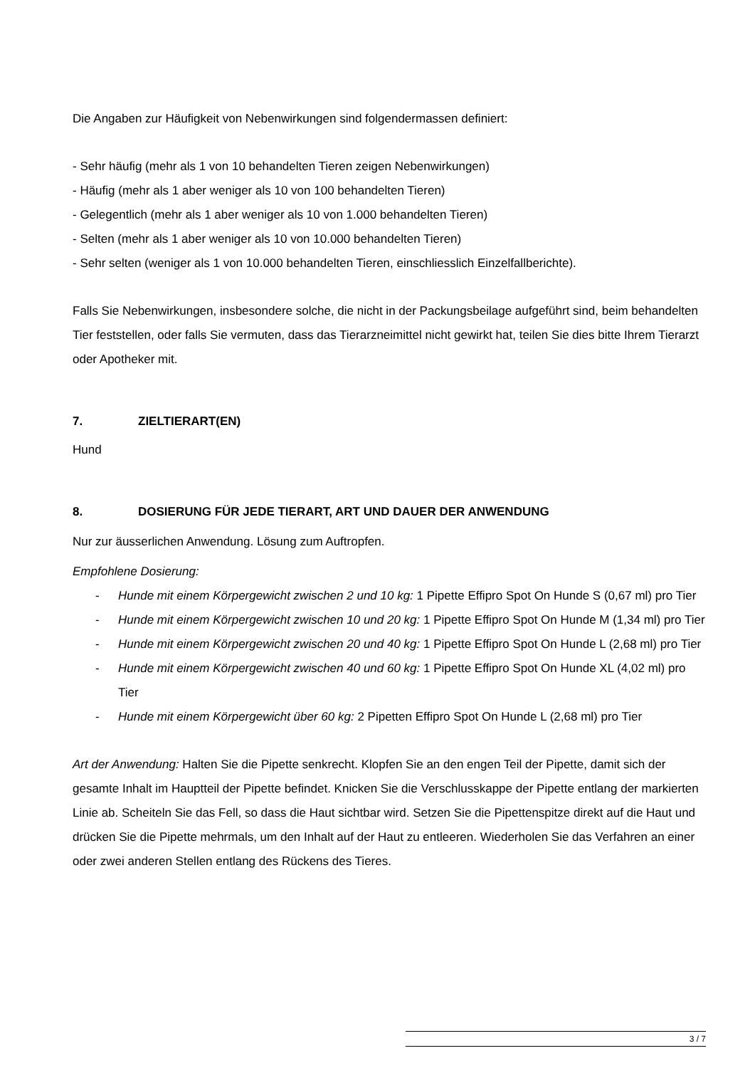Die Angaben zur Häufigkeit von Nebenwirkungen sind folgendermassen definiert:
- Sehr häufig (mehr als 1 von 10 behandelten Tieren zeigen Nebenwirkungen)
- Häufig (mehr als 1 aber weniger als 10 von 100 behandelten Tieren)
- Gelegentlich (mehr als 1 aber weniger als 10 von 1.000 behandelten Tieren)
- Selten (mehr als 1 aber weniger als 10 von 10.000 behandelten Tieren)
- Sehr selten (weniger als 1 von 10.000 behandelten Tieren, einschliesslich Einzelfallberichte).
Falls Sie Nebenwirkungen, insbesondere solche, die nicht in der Packungsbeilage aufgeführt sind, beim behandelten Tier feststellen, oder falls Sie vermuten, dass das Tierarzneimittel nicht gewirkt hat, teilen Sie dies bitte Ihrem Tierarzt oder Apotheker mit.
7. ZIELTIERART(EN)
Hund
8. DOSIERUNG FÜR JEDE TIERART, ART UND DAUER DER ANWENDUNG
Nur zur äusserlichen Anwendung. Lösung zum Auftropfen.
Empfohlene Dosierung:
- Hunde mit einem Körpergewicht zwischen 2 und 10 kg: 1 Pipette Effipro Spot On Hunde S (0,67 ml) pro Tier
- Hunde mit einem Körpergewicht zwischen 10 und 20 kg: 1 Pipette Effipro Spot On Hunde M (1,34 ml) pro Tier
- Hunde mit einem Körpergewicht zwischen 20 und 40 kg: 1 Pipette Effipro Spot On Hunde L (2,68 ml) pro Tier
- Hunde mit einem Körpergewicht zwischen 40 und 60 kg: 1 Pipette Effipro Spot On Hunde XL (4,02 ml) pro Tier
- Hunde mit einem Körpergewicht über 60 kg: 2 Pipetten Effipro Spot On Hunde L (2,68 ml) pro Tier
Art der Anwendung: Halten Sie die Pipette senkrecht. Klopfen Sie an den engen Teil der Pipette, damit sich der gesamte Inhalt im Hauptteil der Pipette befindet. Knicken Sie die Verschlusskappe der Pipette entlang der markierten Linie ab. Scheiteln Sie das Fell, so dass die Haut sichtbar wird. Setzen Sie die Pipettenspitze direkt auf die Haut und drücken Sie die Pipette mehrmals, um den Inhalt auf der Haut zu entleeren. Wiederholen Sie das Verfahren an einer oder zwei anderen Stellen entlang des Rückens des Tieres.
3 / 7